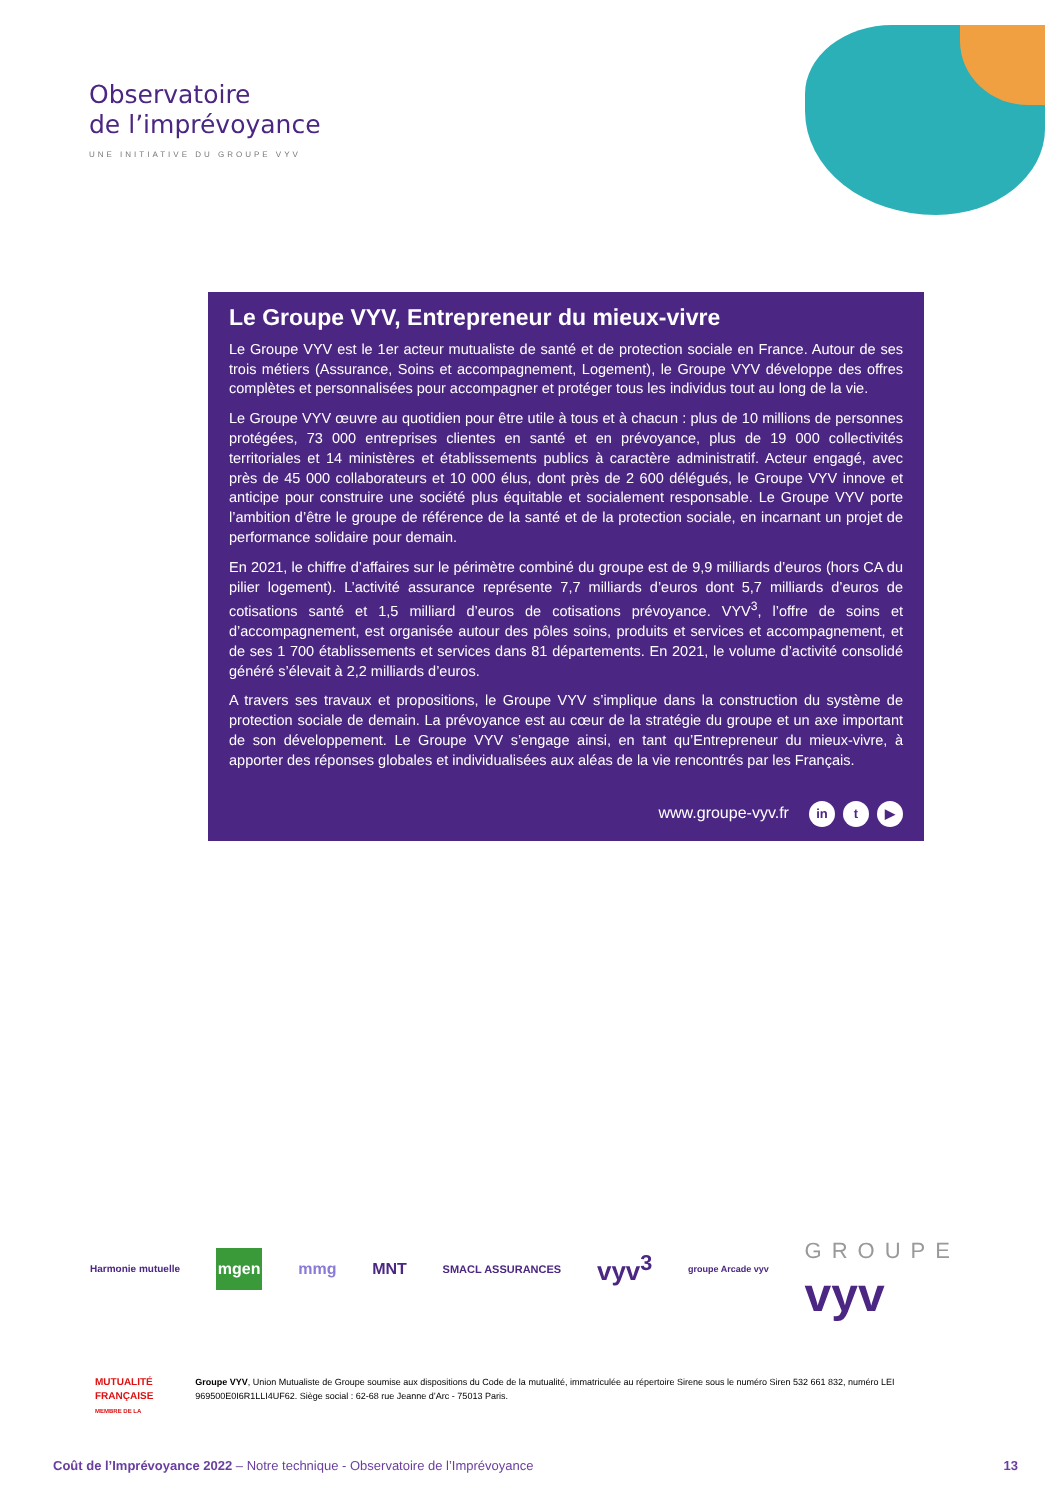Observatoire
de l’imprévoyance
UNE INITIATIVE DU GROUPE VYV
Le Groupe VYV, Entrepreneur du mieux-vivre
Le Groupe VYV est le 1er acteur mutualiste de santé et de protection sociale en France. Autour de ses trois métiers (Assurance, Soins et accompagnement, Logement), le Groupe VYV développe des offres complètes et personnalisées pour accompagner et protéger tous les individus tout au long de la vie.
Le Groupe VYV œuvre au quotidien pour être utile à tous et à chacun : plus de 10 millions de personnes protégées, 73 000 entreprises clientes en santé et en prévoyance, plus de 19 000 collectivités territoriales et 14 ministères et établissements publics à caractère administratif. Acteur engagé, avec près de 45 000 collaborateurs et 10 000 élus, dont près de 2 600 délégués, le Groupe VYV innove et anticipe pour construire une société plus équitable et socialement responsable. Le Groupe VYV porte l’ambition d’être le groupe de référence de la santé et de la protection sociale, en incarnant un projet de performance solidaire pour demain.
En 2021, le chiffre d’affaires sur le périmètre combiné du groupe est de 9,9 milliards d’euros (hors CA du pilier logement). L’activité assurance représente 7,7 milliards d’euros dont 5,7 milliards d’euros de cotisations santé et 1,5 milliard d’euros de cotisations prévoyance. VYV<sup>3</sup>, l’offre de soins et d’accompagnement, est organisée autour des pôles soins, produits et services et accompagnement, et de ses 1 700 établissements et services dans 81 départements. En 2021, le volume d’activité consolidé généré s’élevait à 2,2 milliards d’euros.
A travers ses travaux et propositions, le Groupe VYV s’implique dans la construction du système de protection sociale de demain. La prévoyance est au cœur de la stratégie du groupe et un axe important de son développement. Le Groupe VYV s’engage ainsi, en tant qu’Entrepreneur du mieux-vivre, à apporter des réponses globales et individualisées aux aléas de la vie rencontrés par les Français.
www.groupe-vyv.fr in t ▶
Harmonie mutuelle mgen mmg MNT SMACL ASSURANCES vyv<sup>3</sup> groupe Arcade vyv GROUPE
vyv
MUTUALITÉ FRANÇAISE
MEMBRE DE LA
Groupe VYV, Union Mutualiste de Groupe soumise aux dispositions du Code de la mutualité, immatriculée au répertoire Sirene sous le numéro Siren 532 661 832, numéro LEI 969500E0I6R1LLI4UF62. Siège social : 62-68 rue Jeanne d’Arc - 75013 Paris.
Coût de l’Imprévoyance 2022 – Notre technique - Observatoire de l’Imprévoyance 13